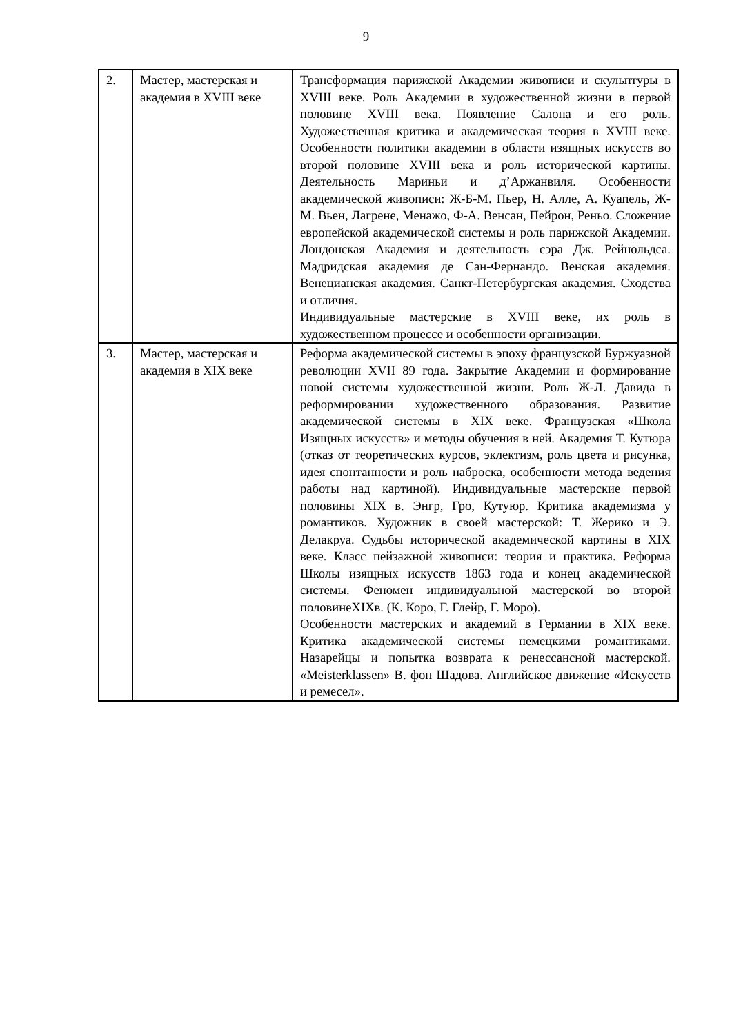9
| 2. | Мастер, мастерская и академия в XVIII веке | Трансформация парижской Академии живописи и скульптуры в XVIII веке. Роль Академии в художественной жизни в первой половине XVIII века. Появление Салона и его роль. Художественная критика и академическая теория в XVIII веке. Особенности политики академии в области изящных искусств во второй половине XVIII века и роль исторической картины. Деятельность Мариньи и д’Аржанвиля. Особенности академической живописи: Ж-Б-М. Пьер, Н. Алле, А. Куапель, Ж-М. Вьен, Лагрене, Менажо, Ф-А. Венсан, Пейрон, Реньо. Сложение европейской академической системы и роль парижской Академии. Лондонская Академия и деятельность сэра Дж. Рейнольдса. Мадридская академия де Сан-Фернандо. Венская академия. Венецианская академия. Санкт-Петербургская академия. Сходства и отличия. Индивидуальные мастерские в XVIII веке, их роль в художественном процессе и особенности организации. |
| 3. | Мастер, мастерская и академия в XIX веке | Реформа академической системы в эпоху французской Буржуазной революции XVII 89 года. Закрытие Академии и формирование новой системы художественной жизни. Роль Ж-Л. Давида в реформировании художественного образования. Развитие академической системы в XIX веке. Французская «Школа Изящных искусств» и методы обучения в ней. Академия Т. Кутюра (отказ от теоретических курсов, эклектизм, роль цвета и рисунка, идея спонтанности и роль наброска, особенности метода ведения работы над картиной). Индивидуальные мастерские первой половины XIX в. Энгр, Гро, Кутуюр. Критика академизма у романтиков. Художник в своей мастерской: Т. Жерико и Э. Делакруа. Судьбы исторической академической картины в XIX веке. Класс пейзажной живописи: теория и практика. Реформа Школы изящных искусств 1863 года и конец академической системы. Феномен индивидуальной мастерской во второй половинеXIXв. (К. Коро, Г. Глейр, Г. Моро). Особенности мастерских и академий в Германии в XIX веке. Критика академической системы немецкими романтиками. Назарейцы и попытка возврата к ренессансной мастерской. «Meisterklassen» В. фон Шадова. Английское движение «Искусств и ремесел». |